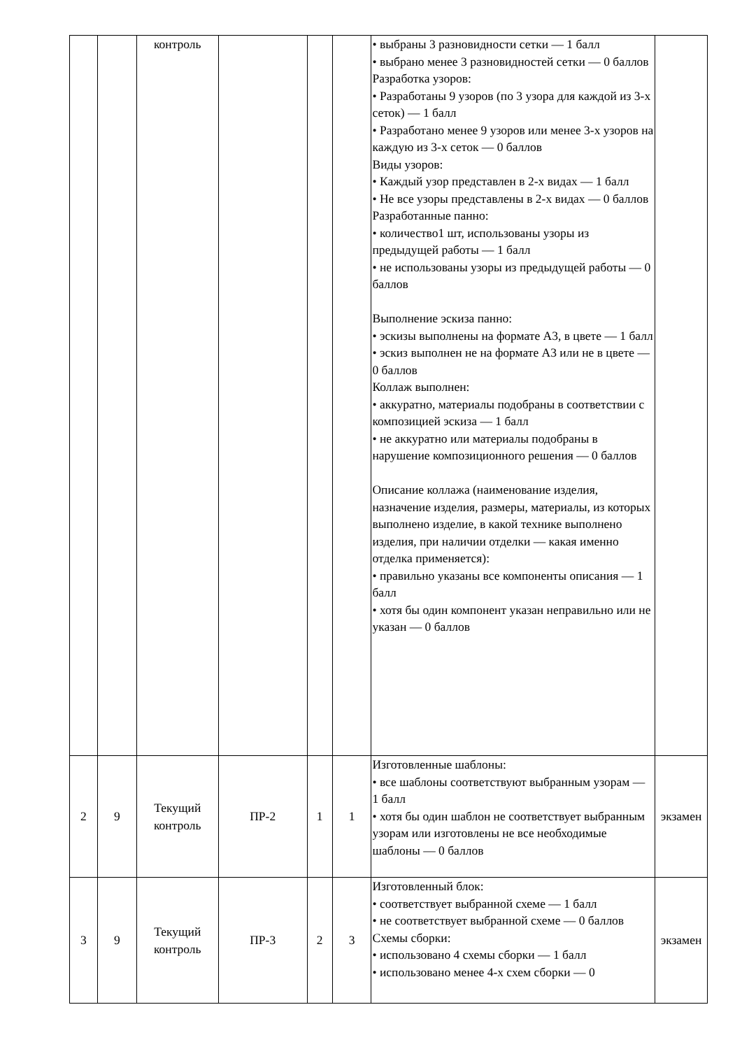| | | контроль | | | | • выбраны 3 разновидности сетки — 1 балл • выбрано менее 3 разновидностей сетки — 0 баллов Разработка узоров: • Разработаны 9 узоров (по 3 узора для каждой из 3-х сеток) — 1 балл • Разработано менее 9 узоров или менее 3-х узоров на каждую из 3-х сеток — 0 баллов Виды узоров: • Каждый узор представлен в 2-х видах — 1 балл • Не все узоры представлены в 2-х видах — 0 баллов Разработанные панно: • количество1 шт, использованы узоры из предыдущей работы — 1 балл • не использованы узоры из предыдущей работы — 0 баллов Выполнение эскиза панно: • эскизы выполнены на формате А3, в цвете — 1 балл • эскиз выполнен не на формате А3 или не в цвете — 0 баллов Коллаж выполнен: • аккуратно, материалы подобраны в соответствии с композицией эскиза — 1 балл • не аккуратно или материалы подобраны в нарушение композиционного решения — 0 баллов Описание коллажа (наименование изделия, назначение изделия, размеры, материалы, из которых выполнено изделие, в какой технике выполнено изделия, при наличии отделки — какая именно отделка применяется): • правильно указаны все компоненты описания — 1 балл • хотя бы один компонент указан неправильно или не указан — 0 баллов | |
| 2 | 9 | Текущий контроль | ПР-2 | 1 | 1 | Изготовленные шаблоны: • все шаблоны соответствуют выбранным узорам — 1 балл • хотя бы один шаблон не соответствует выбранным узорам или изготовлены не все необходимые шаблоны — 0 баллов | экзамен |
| 3 | 9 | Текущий контроль | ПР-3 | 2 | 3 | Изготовленный блок: • соответствует выбранной схеме — 1 балл • не соответствует выбранной схеме — 0 баллов Схемы сборки: • использовано 4 схемы сборки — 1 балл • использовано менее 4-х схем сборки — 0 | экзамен |